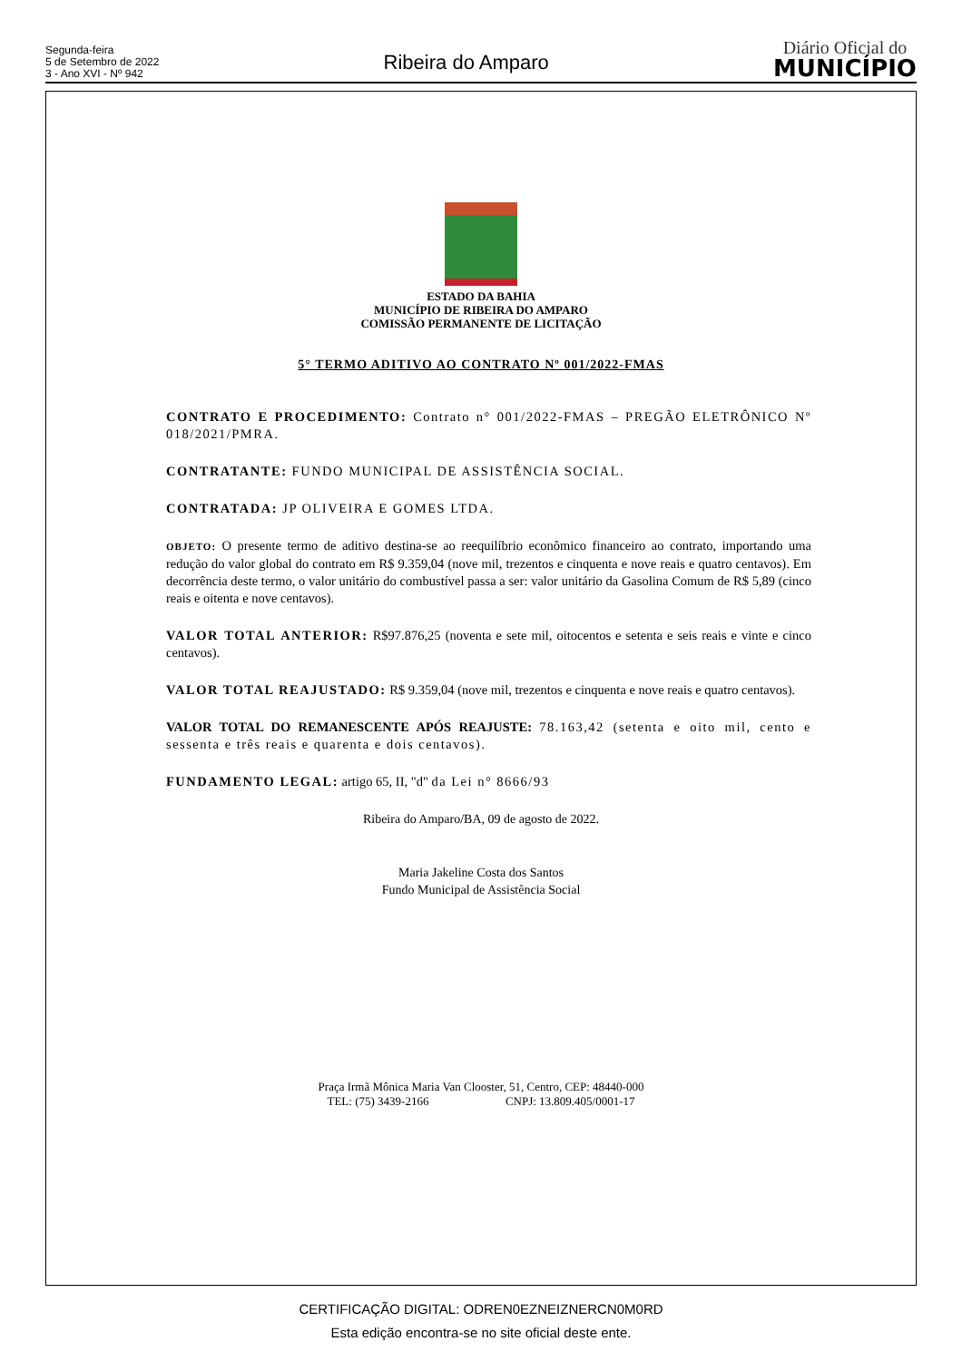Segunda-feira
5 de Setembro de 2022
3 - Ano XVI - Nº 942
Ribeira do Amparo
Diário Oficial do
MUNICÍPIO
ESTADO DA BAHIA
MUNICÍPIO DE RIBEIRA DO AMPARO
COMISSÃO PERMANENTE DE LICITAÇÃO
5° TERMO ADITIVO AO CONTRATO Nº 001/2022-FMAS
CONTRATO E PROCEDIMENTO: Contrato n° 001/2022-FMAS – PREGÃO ELETRÔNICO Nº 018/2021/PMRA.
CONTRATANTE: FUNDO MUNICIPAL DE ASSISTÊNCIA SOCIAL.
CONTRATADA: JP OLIVEIRA E GOMES LTDA.
OBJETO: O presente termo de aditivo destina-se ao reequilíbrio econômico financeiro ao contrato, importando uma redução do valor global do contrato em R$ 9.359,04 (nove mil, trezentos e cinquenta e nove reais e quatro centavos). Em decorrência deste termo, o valor unitário do combustível passa a ser: valor unitário da Gasolina Comum de R$ 5,89 (cinco reais e oitenta e nove centavos).
VALOR TOTAL ANTERIOR: R$97.876,25 (noventa e sete mil, oitocentos e setenta e seis reais e vinte e cinco centavos).
VALOR TOTAL REAJUSTADO: R$ 9.359,04 (nove mil, trezentos e cinquenta e nove reais e quatro centavos).
VALOR TOTAL DO REMANESCENTE APÓS REAJUSTE: 78.163,42 (setenta e oito mil, cento e sessenta e três reais e quarenta e dois centavos).
FUNDAMENTO LEGAL: artigo 65, II, "d" da Lei n° 8666/93
Ribeira do Amparo/BA, 09 de agosto de 2022.
Maria Jakeline Costa dos Santos
Fundo Municipal de Assistência Social
Praça Irmã Mônica Maria Van Clooster, 51, Centro, CEP: 48440-000
TEL: (75) 3439-2166 CNPJ: 13.809.405/0001-17
CERTIFICAÇÃO DIGITAL: ODREN0EZNEIZNERCN0M0RD
Esta edição encontra-se no site oficial deste ente.